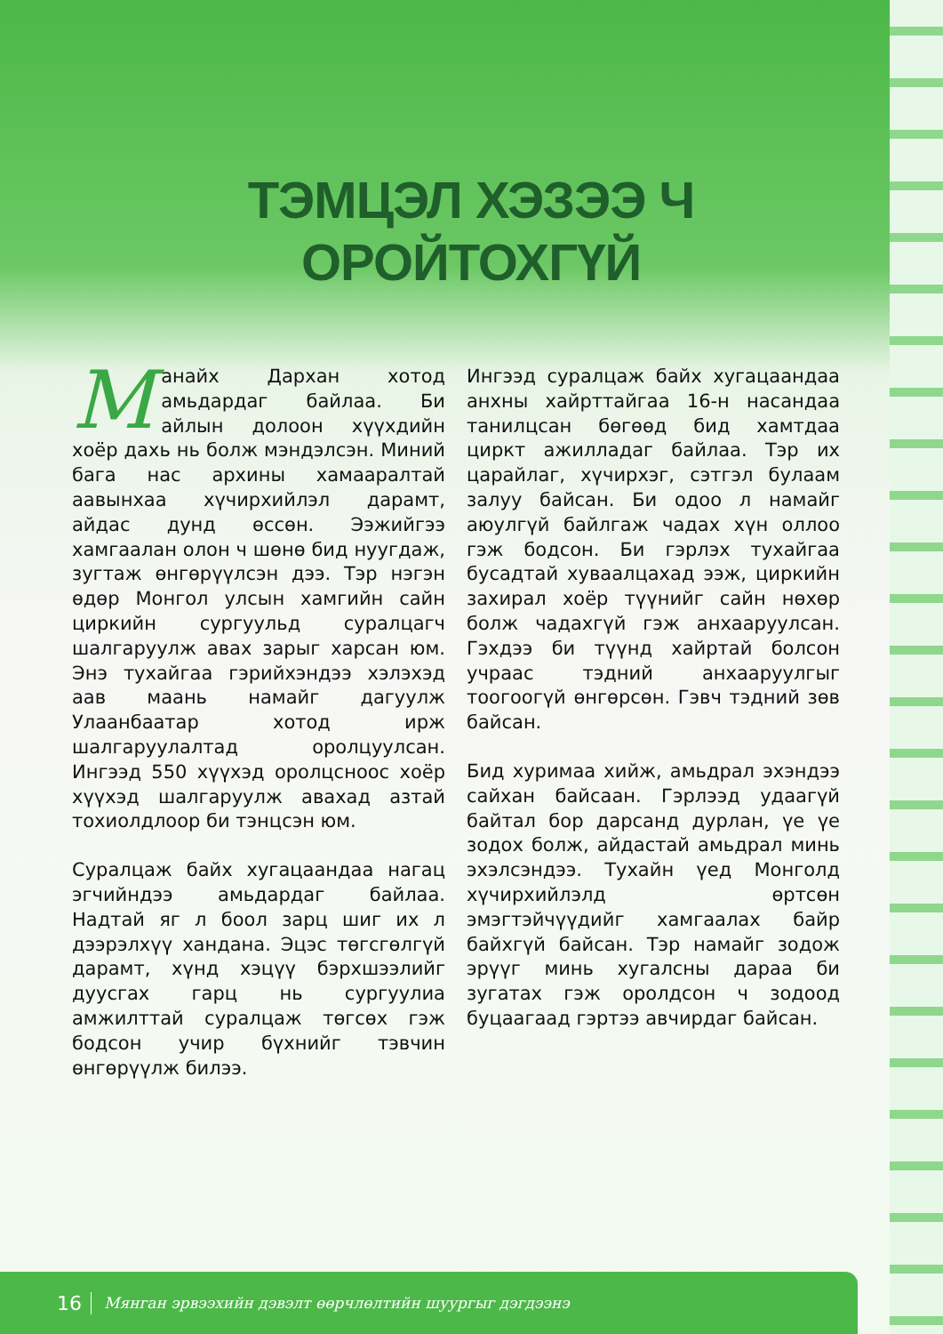ТЭМЦЭЛ ХЭЗЭЭ Ч
ОРОЙТОХГҮЙ
Манайх Дархан хотод амьдардаг байлаа. Би айлын долоон хүүхдийн хоёр дахь нь болж мэндэлсэн. Миний бага нас архины хамааралтай аавынхаа хүчирхийлэл дарамт, айдас дунд өссөн. Ээжийгээ хамгаалан олон ч шөнө бид нуугдаж, зугтаж өнгөрүүлсэн дээ. Тэр нэгэн өдөр Монгол улсын хамгийн сайн циркийн сургуульд суралцагч шалгаруулж авах зарыг харсан юм. Энэ тухайгаа гэрийхэндээ хэлэхэд аав маань намайг дагуулж Улаанбаатар хотод ирж шалгаруулалтад оролцуулсан. Ингээд 550 хүүхэд оролцсноос хоёр хүүхэд шалгаруулж авахад азтай тохиолдлоор би тэнцсэн юм.
Суралцаж байх хугацаандаа нагац эгчийндээ амьдардаг байлаа. Надтай яг л боол зарц шиг их л дээрэлхүү хандана. Эцэс төгсгөлгүй дарамт, хүнд хэцүү бэрхшээлийг дуусгах гарц нь сургуулиа амжилттай суралцаж төгсөх гэж бодсон учир бүхнийг тэвчин өнгөрүүлж билээ.
Ингээд суралцаж байх хугацаандаа анхны хайрттайгаа 16-н насандаа танилцсан бөгөөд бид хамтдаа циркт ажилладаг байлаа. Тэр их царайлаг, хүчирхэг, сэтгэл булаам залуу байсан. Би одоо л намайг аюулгүй байлгаж чадах хүн оллоо гэж бодсон. Би гэрлэх тухайгаа бусадтай хуваалцахад ээж, циркийн захирал хоёр түүнийг сайн нөхөр болж чадахгүй гэж анхааруулсан. Гэхдээ би түүнд хайртай болсон учраас тэдний анхааруулгыг тоогоогүй өнгөрсөн. Гэвч тэдний зөв байсан.
Бид хуримаа хийж, амьдрал эхэндээ сайхан байсаан. Гэрлээд удаагүй байтал бор дарсанд дурлан, үе үе зодох болж, айдастай амьдрал минь эхэлсэндээ. Тухайн үед Монголд хүчирхийлэлд өртсөн эмэгтэйчүүдийг хамгаалах байр байхгүй байсан. Тэр намайг зодож эрүүг минь хугалсны дараа би зугатах гэж оролдсон ч зодоод буцаагаад гэртээ авчирдаг байсан.
16 Мянган эрвээхийн дэвэлт өөрчлөлтийн шуургыг дэгдээнэ